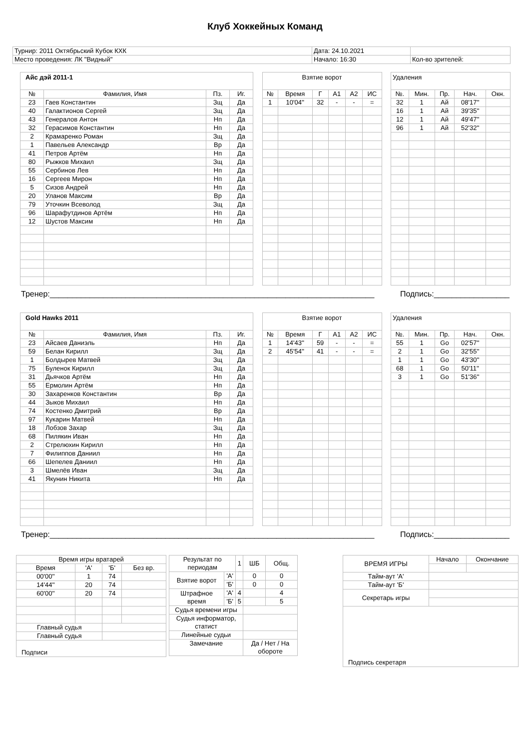Клуб Хоккейных Команд
| Турнир: 2011 Октябрьский Кубок КХК | Дата: 24.10.2021 | |
| Место проведения: ЛК "Видный" | Начало: 16:30 | Кол-во зрителей: |
| Айс дэй 2011-1 | | | |
| № | Фамилия, Имя | Пз. | Иг. |
| 23 | Гаев Константин | Зщ | Да |
| 40 | Галактионов Сергей | Зщ | Да |
| 43 | Генералов Антон | Нп | Да |
| 32 | Герасимов Константин | Нп | Да |
| 2 | Крамаренко Роман | Зщ | Да |
| 1 | Павельев Александр | Вр | Да |
| 41 | Петров Артём | Нп | Да |
| 80 | Рыжков Михаил | Зщ | Да |
| 55 | Сербинов Лев | Нп | Да |
| 16 | Сергеев Мирон | Нп | Да |
| 5 | Сизов Андрей | Нп | Да |
| 20 | Уланов Максим | Вр | Да |
| 79 | Уточкин Всеволод | Зщ | Да |
| 96 | Шарафутдинов Артём | Нп | Да |
| 12 | Шустов Максим | Нп | Да |
| Взятие ворот | | | | | |
| № | Время | Г | А1 | А2 | ИС |
| 1 | 10'04'' | 32 | - | - | = |
| Удаления | | | | |
| №. | Мин. | Пр. | Нач. | Окн. |
| 32 | 1 | Ай | 08'17'' | |
| 16 | 1 | Ай | 39'35'' | |
| 12 | 1 | Ай | 49'47'' | |
| 96 | 1 | Ай | 52'32'' | |
Тренер:_________________________________________________________________________ Подпись:_________________
| Gold Hawks 2011 | | | |
| № | Фамилия, Имя | Пз. | Иг. |
| 23 | Айсаев Даниэль | Нп | Да |
| 59 | Белан Кирилл | Зщ | Да |
| 1 | Болдырев Матвей | Зщ | Да |
| 75 | Буленок Кирилл | Зщ | Да |
| 31 | Дьячков Артём | Нп | Да |
| 55 | Ермолин Артём | Нп | Да |
| 30 | Захаренков Константин | Вр | Да |
| 44 | Зыков Михаил | Нп | Да |
| 74 | Костенко Дмитрий | Вр | Да |
| 97 | Кукарин Матвей | Нп | Да |
| 18 | Лобзов Захар | Зщ | Да |
| 68 | Пилякин Иван | Нп | Да |
| 2 | Стрелюхин Кирилл | Нп | Да |
| 7 | Филиппов Даниил | Нп | Да |
| 66 | Шепелев Даниил | Нп | Да |
| 3 | Шмелёв Иван | Зщ | Да |
| 41 | Якунин Никита | Нп | Да |
| Взятие ворот | | | | | |
| № | Время | Г | А1 | А2 | ИС |
| 1 | 14'43'' | 59 | - | - | = |
| 2 | 45'54'' | 41 | - | - | = |
| Удаления | | | | |
| №. | Мин. | Пр. | Нач. | Окн. |
| 55 | 1 | Go | 02'57'' | |
| 2 | 1 | Go | 32'55'' | |
| 1 | 1 | Go | 43'30'' | |
| 68 | 1 | Go | 50'11'' | |
| 3 | 1 | Go | 51'36'' | |
Тренер:_________________________________________________________________________ Подпись:_________________
| Время игры вратарей | | | |
| Время | 'А' | 'Б' | Без вр. |
| 00'00'' | 1 | 74 | |
| 14'44'' | 20 | 74 | |
| 60'00'' | 20 | 74 | |
| Главный судья | | | |
| Главный судья | | | |
| Подписи | | | |
| Результат по периодам | | 1 | ШБ | Общ. |
| Взятие ворот | 'А' | | 0 | 0 |
| | 'Б' | | 0 | 0 |
| Штрафное время | 'А' | 4 | | 4 |
| | 'Б' | 5 | | 5 |
| Судья времени игры | | | | |
| Судья информатор, статист | | | | |
| Линейные судьи | | | | |
| Замечание | | | Да / Нет / На обороте | |
| ВРЕМЯ ИГРЫ | Начало | Окончание |
| Тайм-аут 'А' | | |
| Тайм-аут 'Б' | | |
| Секретарь игры | | |
| Подпись секретаря | | |